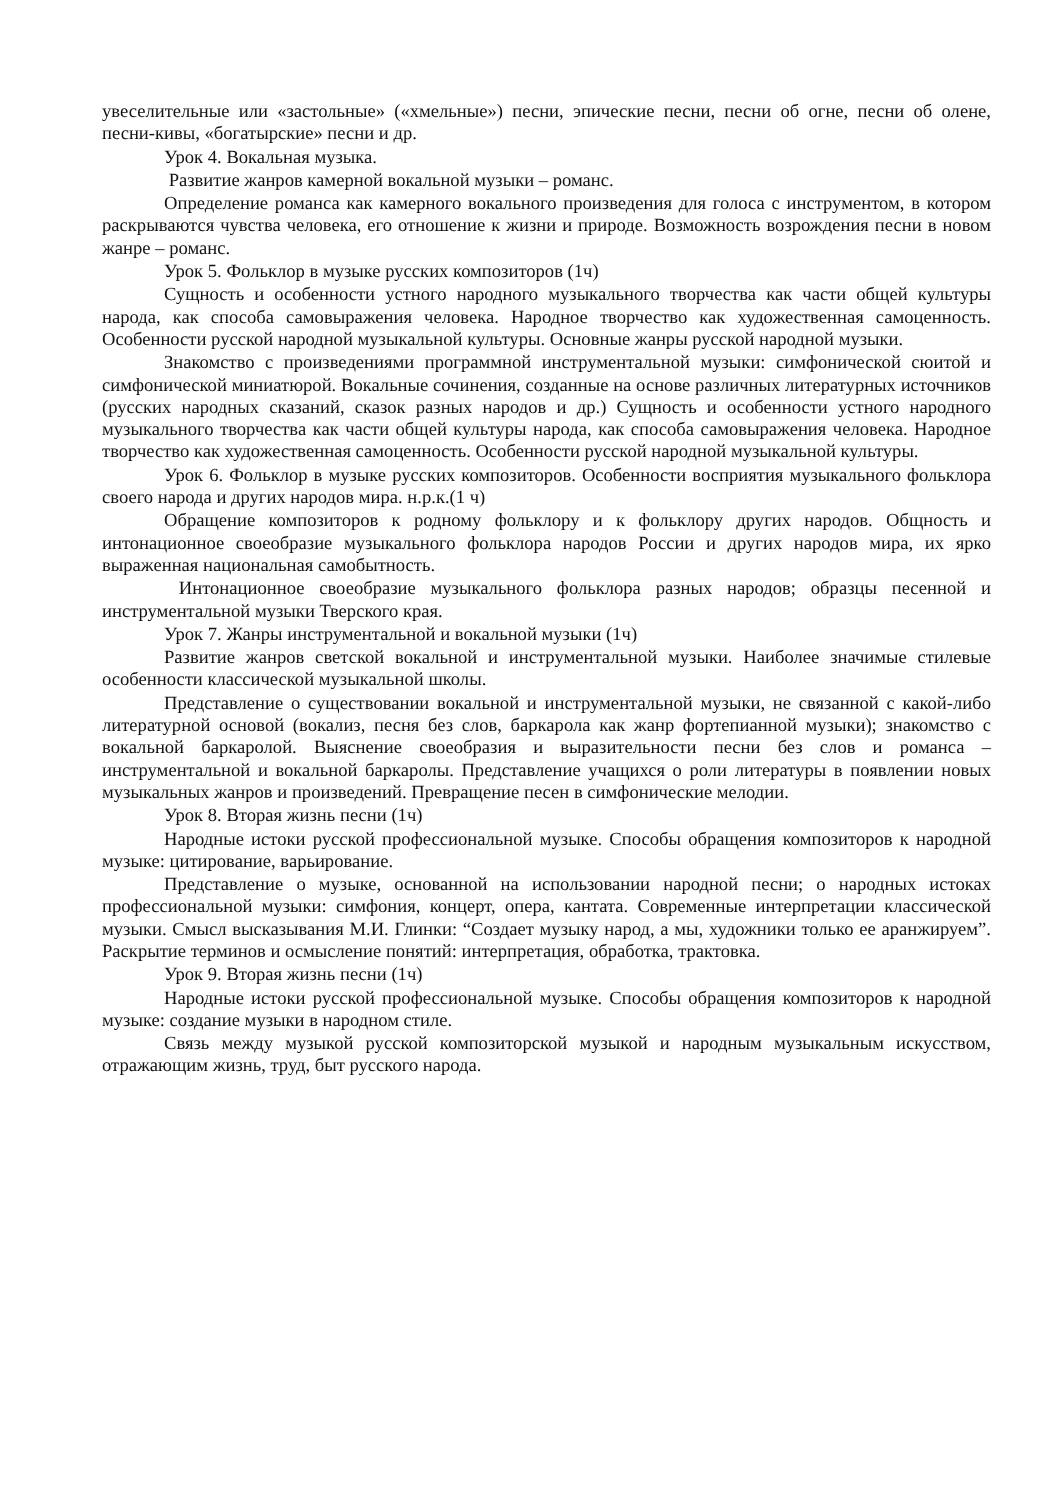увеселительные или «застольные» («хмельные») песни, эпические песни, песни об огне, песни об олене, песни-кивы, «богатырские» песни и др.
Урок 4. Вокальная музыка.
Развитие жанров камерной вокальной музыки – романс.
Определение романса как камерного вокального произведения для голоса с инструментом, в котором раскрываются чувства человека, его отношение к жизни и природе. Возможность возрождения песни в новом жанре – романс.
Урок 5. Фольклор в музыке русских композиторов (1ч)
Сущность и особенности устного народного музыкального творчества как части общей культуры народа, как способа самовыражения человека. Народное творчество как художественная самоценность. Особенности русской народной музыкальной культуры. Основные жанры русской народной музыки.
Знакомство с произведениями программной инструментальной музыки: симфонической сюитой и симфонической миниатюрой. Вокальные сочинения, созданные на основе различных литературных источников (русских народных сказаний, сказок разных народов и др.) Сущность и особенности устного народного музыкального творчества как части общей культуры народа, как способа самовыражения человека. Народное творчество как художественная самоценность. Особенности русской народной музыкальной культуры.
Урок 6. Фольклор в музыке русских композиторов. Особенности восприятия музыкального фольклора своего народа и других народов мира. н.р.к.(1 ч)
Обращение композиторов к родному фольклору и к фольклору других народов. Общность и интонационное своеобразие музыкального фольклора народов России и других народов мира, их ярко выраженная национальная самобытность.
Интонационное своеобразие музыкального фольклора разных народов; образцы песенной и инструментальной музыки Тверского края.
Урок 7. Жанры инструментальной и вокальной музыки (1ч)
Развитие жанров светской вокальной и инструментальной музыки. Наиболее значимые стилевые особенности классической музыкальной школы.
Представление о существовании вокальной и инструментальной музыки, не связанной с какой-либо литературной основой (вокализ, песня без слов, баркарола как жанр фортепианной музыки); знакомство с вокальной баркаролой. Выяснение своеобразия и выразительности песни без слов и романса – инструментальной и вокальной баркаролы. Представление учащихся о роли литературы в появлении новых музыкальных жанров и произведений. Превращение песен в симфонические мелодии.
Урок 8. Вторая жизнь песни (1ч)
Народные истоки русской профессиональной музыке. Способы обращения композиторов к народной музыке: цитирование, варьирование.
Представление о музыке, основанной на использовании народной песни; о народных истоках профессиональной музыки: симфония, концерт, опера, кантата. Современные интерпретации классической музыки. Смысл высказывания М.И. Глинки: “Создает музыку народ, а мы, художники только ее аранжируем”. Раскрытие терминов и осмысление понятий: интерпретация, обработка, трактовка.
Урок 9. Вторая жизнь песни (1ч)
Народные истоки русской профессиональной музыке. Способы обращения композиторов к народной музыке: создание музыки в народном стиле.
Связь между музыкой русской композиторской музыкой и народным музыкальным искусством, отражающим жизнь, труд, быт русского народа.